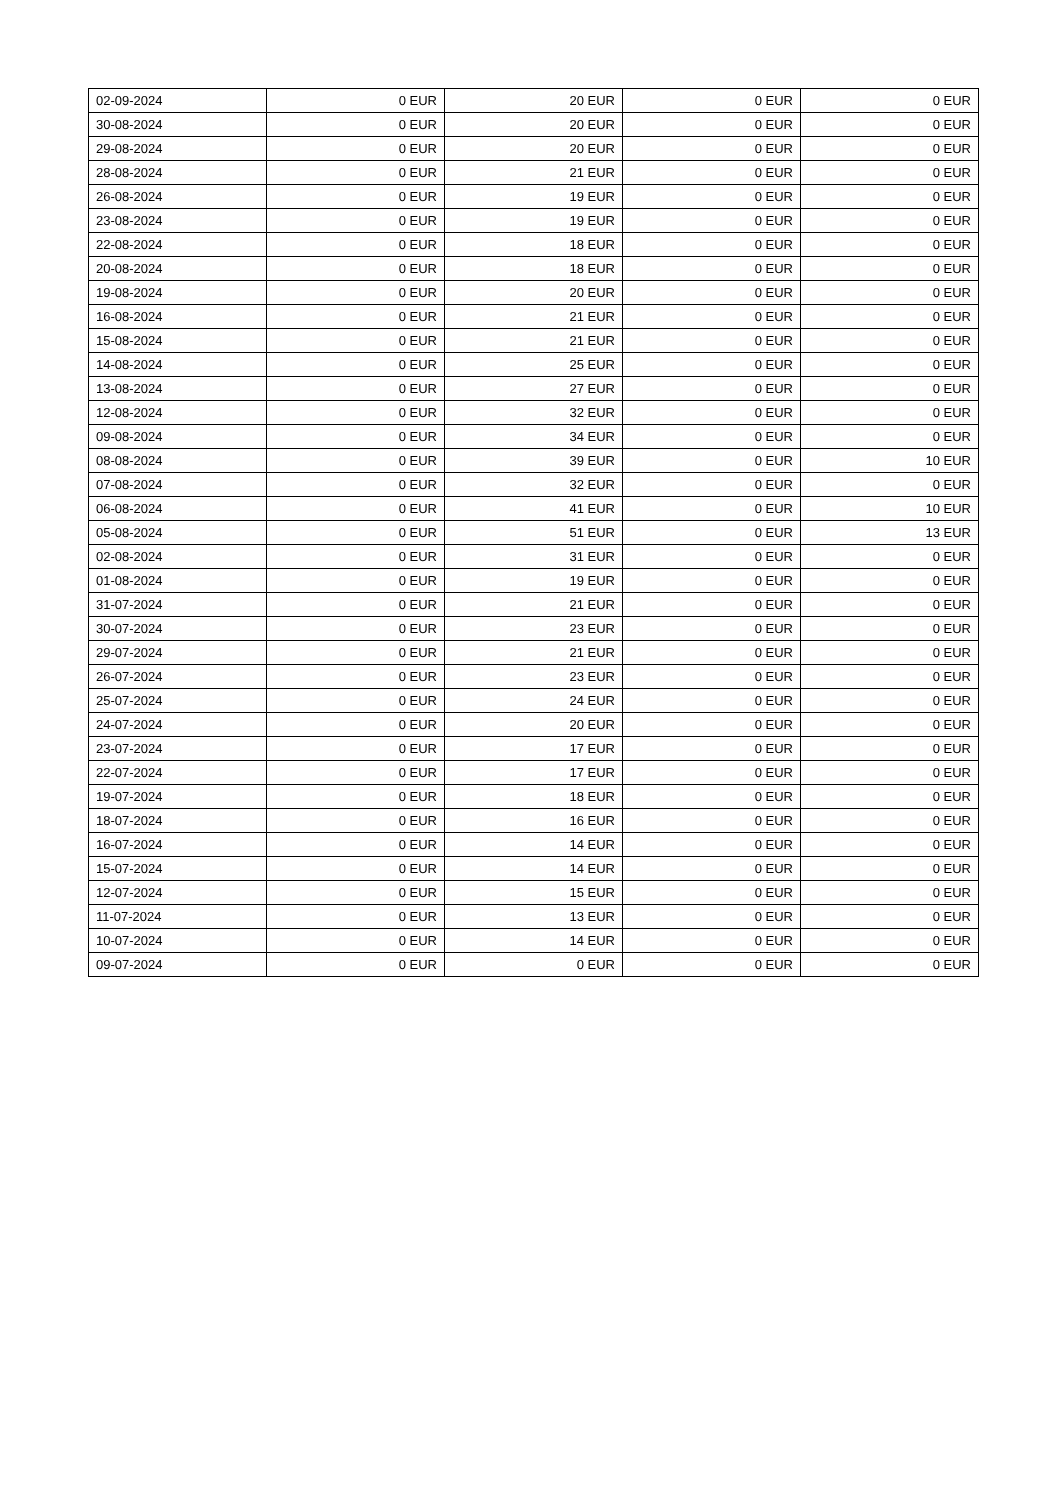| 02-09-2024 | 0 EUR | 20 EUR | 0 EUR | 0 EUR |
| 30-08-2024 | 0 EUR | 20 EUR | 0 EUR | 0 EUR |
| 29-08-2024 | 0 EUR | 20 EUR | 0 EUR | 0 EUR |
| 28-08-2024 | 0 EUR | 21 EUR | 0 EUR | 0 EUR |
| 26-08-2024 | 0 EUR | 19 EUR | 0 EUR | 0 EUR |
| 23-08-2024 | 0 EUR | 19 EUR | 0 EUR | 0 EUR |
| 22-08-2024 | 0 EUR | 18 EUR | 0 EUR | 0 EUR |
| 20-08-2024 | 0 EUR | 18 EUR | 0 EUR | 0 EUR |
| 19-08-2024 | 0 EUR | 20 EUR | 0 EUR | 0 EUR |
| 16-08-2024 | 0 EUR | 21 EUR | 0 EUR | 0 EUR |
| 15-08-2024 | 0 EUR | 21 EUR | 0 EUR | 0 EUR |
| 14-08-2024 | 0 EUR | 25 EUR | 0 EUR | 0 EUR |
| 13-08-2024 | 0 EUR | 27 EUR | 0 EUR | 0 EUR |
| 12-08-2024 | 0 EUR | 32 EUR | 0 EUR | 0 EUR |
| 09-08-2024 | 0 EUR | 34 EUR | 0 EUR | 0 EUR |
| 08-08-2024 | 0 EUR | 39 EUR | 0 EUR | 10 EUR |
| 07-08-2024 | 0 EUR | 32 EUR | 0 EUR | 0 EUR |
| 06-08-2024 | 0 EUR | 41 EUR | 0 EUR | 10 EUR |
| 05-08-2024 | 0 EUR | 51 EUR | 0 EUR | 13 EUR |
| 02-08-2024 | 0 EUR | 31 EUR | 0 EUR | 0 EUR |
| 01-08-2024 | 0 EUR | 19 EUR | 0 EUR | 0 EUR |
| 31-07-2024 | 0 EUR | 21 EUR | 0 EUR | 0 EUR |
| 30-07-2024 | 0 EUR | 23 EUR | 0 EUR | 0 EUR |
| 29-07-2024 | 0 EUR | 21 EUR | 0 EUR | 0 EUR |
| 26-07-2024 | 0 EUR | 23 EUR | 0 EUR | 0 EUR |
| 25-07-2024 | 0 EUR | 24 EUR | 0 EUR | 0 EUR |
| 24-07-2024 | 0 EUR | 20 EUR | 0 EUR | 0 EUR |
| 23-07-2024 | 0 EUR | 17 EUR | 0 EUR | 0 EUR |
| 22-07-2024 | 0 EUR | 17 EUR | 0 EUR | 0 EUR |
| 19-07-2024 | 0 EUR | 18 EUR | 0 EUR | 0 EUR |
| 18-07-2024 | 0 EUR | 16 EUR | 0 EUR | 0 EUR |
| 16-07-2024 | 0 EUR | 14 EUR | 0 EUR | 0 EUR |
| 15-07-2024 | 0 EUR | 14 EUR | 0 EUR | 0 EUR |
| 12-07-2024 | 0 EUR | 15 EUR | 0 EUR | 0 EUR |
| 11-07-2024 | 0 EUR | 13 EUR | 0 EUR | 0 EUR |
| 10-07-2024 | 0 EUR | 14 EUR | 0 EUR | 0 EUR |
| 09-07-2024 | 0 EUR | 0 EUR | 0 EUR | 0 EUR |